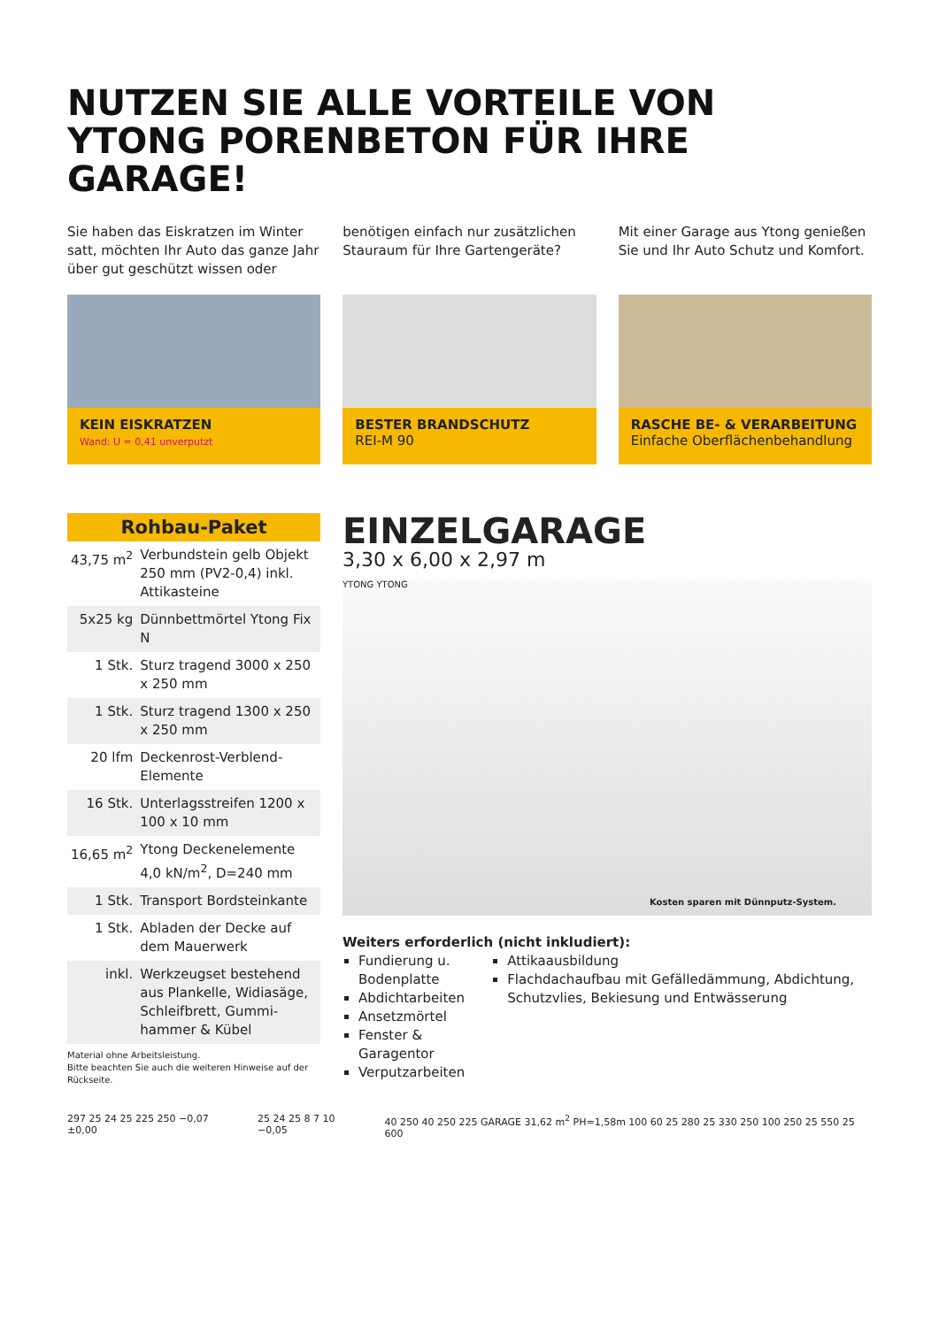NUTZEN SIE ALLE VORTEILE VON
YTONG PORENBETON FÜR IHRE GARAGE!
Sie haben das Eiskratzen im Winter satt, möchten Ihr Auto das ganze Jahr über gut geschützt wissen oder
benötigen einfach nur zusätzlichen Stauraum für Ihre Gartengeräte?
Mit einer Garage aus Ytong genießen Sie und Ihr Auto Schutz und Komfort.
KEIN EISKRATZEN
Wand: U = 0,41 unverputzt
BESTER BRANDSCHUTZ
REI-M 90
RASCHE BE- & VERARBEITUNG
Einfache Oberflächenbehandlung
Rohbau-Paket
| 43,75 m<sup>2</sup> | Verbundstein gelb Objekt 250 mm (PV2-0,4) inkl. Attikasteine |
| 5x25 kg | Dünnbettmörtel Ytong Fix N |
| 1 Stk. | Sturz tragend 3000 x 250 x 250 mm |
| 1 Stk. | Sturz tragend 1300 x 250 x 250 mm |
| 20 lfm | Deckenrost-Verblend-Elemente |
| 16 Stk. | Unterlagsstreifen 1200 x 100 x 10 mm |
| 16,65 m<sup>2</sup> | Ytong Deckenelemente 4,0 kN/m<sup>2</sup>, D=240 mm |
| 1 Stk. | Transport Bordsteinkante |
| 1 Stk. | Abladen der Decke auf dem Mauerwerk |
| inkl. | Werkzeugset bestehend aus Plankelle, Widiasäge, Schleifbrett, Gummi-hammer & Kübel |
Material ohne Arbeitsleistung.
Bitte beachten Sie auch die weiteren Hinweise auf der Rückseite.
EINZELGARAGE
3,30 x 6,00 x 2,97 m
YTONG YTONG
Kosten sparen mit Dünnputz-System.
Weiters erforderlich (nicht inkludiert):
Fundierung u. Bodenplatte
Abdichtarbeiten
Ansetzmörtel
Fenster & Garagentor
Verputzarbeiten
Attikaausbildung
Flachdachaufbau mit Gefälledämmung, Abdichtung, Schutzvlies, Bekiesung und Entwässerung
297 25 24 25 225 250 −0,07 ±0,00
25 24 25 8 7 10 −0,05 40 250 40 250 225 GARAGE 31,62 m<sup>2</sup> PH=1,58m 100 60 25 280 25 330 250 100 250 25 550 25 600